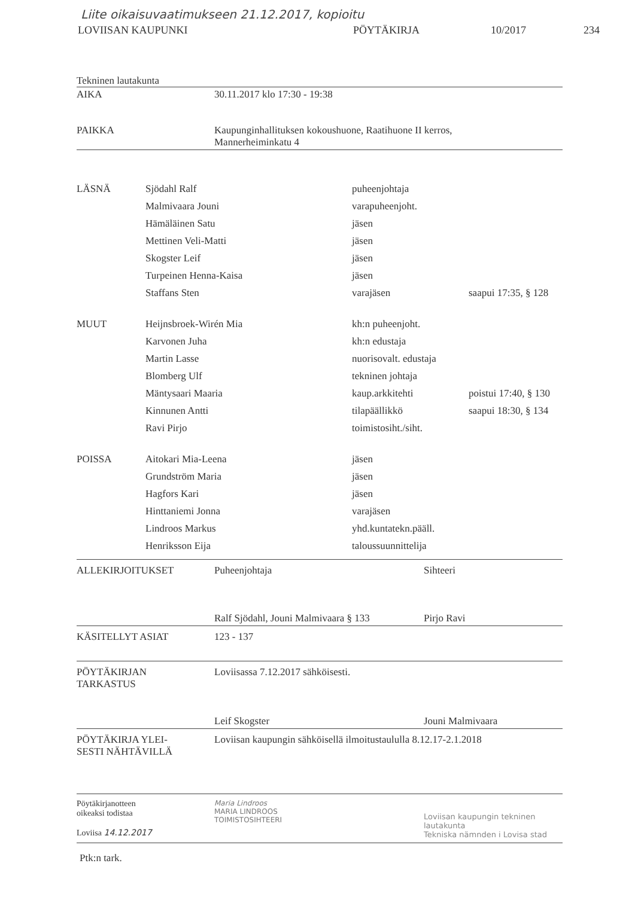Liite oikaisuvaatimukseen 21.12.2017, kopioitu
LOVIISAN KAUPUNKI PÖYTÄKIRJA 10/2017 234
Tekninen lautakunta
| AIKA | 30.11.2017 klo 17:30 - 19:38 |
| PAIKKA | Kaupunginhallituksen kokoushuone, Raatihuone II kerros, Mannerheiminkatu 4 |
| LÄSNÄ | Sjödahl Ralf | puheenjohtaja | |
| | Malmivaara Jouni | varapuheenjoht. | |
| | Hämäläinen Satu | jäsen | |
| | Mettinen Veli-Matti | jäsen | |
| | Skogster Leif | jäsen | |
| | Turpeinen Henna-Kaisa | jäsen | |
| | Staffans Sten | varajäsen | saapui 17:35, § 128 |
| MUUT | Heijnsbroek-Wirén Mia | kh:n puheenjoht. | |
| | Karvonen Juha | kh:n edustaja | |
| | Martin Lasse | nuorisovalt. edustaja | |
| | Blomberg Ulf | tekninen johtaja | |
| | Mäntysaari Maaria | kaup.arkkitehti | poistui 17:40, § 130 |
| | Kinnunen Antti | tilapäällikkö | saapui 18:30, § 134 |
| | Ravi Pirjo | toimistosiht./siht. | |
| POISSA | Aitokari Mia-Leena | jäsen | |
| | Grundström Maria | jäsen | |
| | Hagfors Kari | jäsen | |
| | Hinttaniemi Jonna | varajäsen | |
| | Lindroos Markus | yhd.kuntatekn.pääll. | |
| | Henriksson Eija | taloussuunnittelija | |
| ALLEKIRJOITUKSET | Puheenjohtaja Ralf Sjödahl, Jouni Malmivaara § 133 | Sihteeri Pirjo Ravi |
| KÄSITELLYT ASIAT | 123 - 137 | |
| PÖYTÄKIRJAN TARKASTUS | Loviisassa 7.12.2017 sähköisesti. | |
| | Leif Skogster | Jouni Malmivaara |
| PÖYTÄKIRJA YLEI- SESTI NÄHTÄVILLÄ | Loviisan kaupungin sähköisellä ilmoitustaululla 8.12.17-2.1.2018 | |
| Pöytäkirjanotteen oikeaksi todistaa Loviisa 14.12.2017 | Maria Lindroos MARIA LINDROOS TOIMISTOSIHTEERI | Loviisan kaupungin tekninen lautakunta Tekniska nämnden i Lovisa stad |
Ptk:n tark.